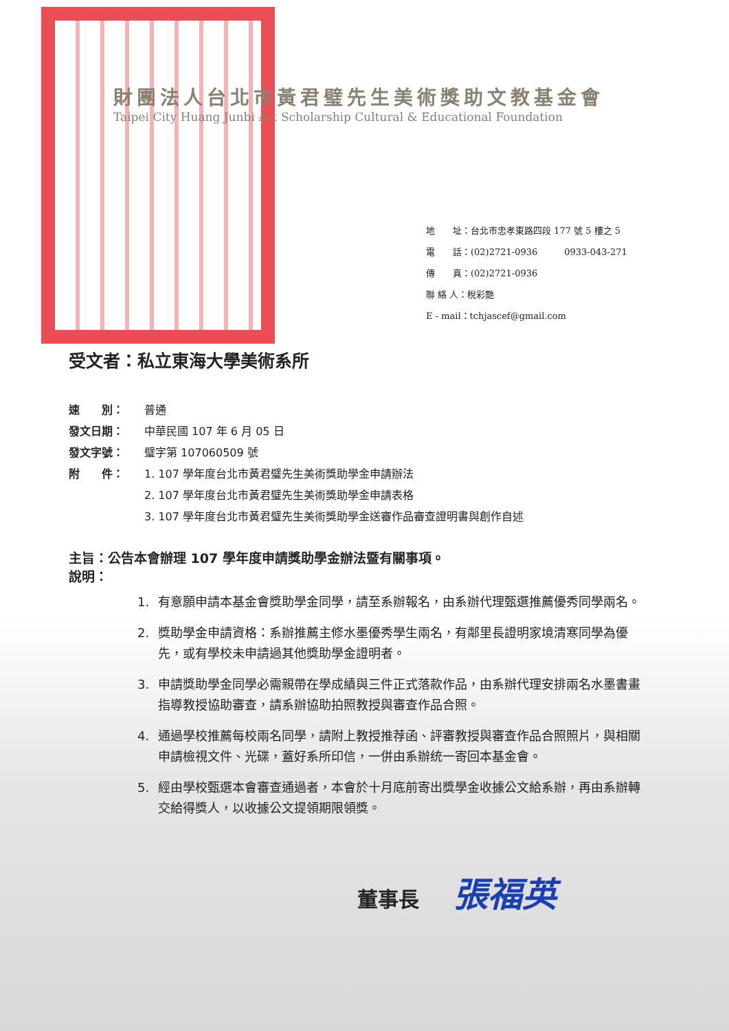財團法人台北市黃君璧先生美術獎助文教基金會
Taipei City Huang Junbi Art Scholarship Cultural & Educational Foundation
地　　址：台北市忠孝東路四段 177 號 5 樓之 5
電　　話：(02)2721-0936　　　0933-043-271
傳　　真：(02)2721-0936
聯 絡 人：稅彩艷
E - mail：tchjascef@gmail.com
受文者：私立東海大學美術系所
速　　別： 普通
發文日期： 中華民國 107 年 6 月 05 日
發文字號： 璧字第 107060509 號
附　　件： 1. 107 學年度台北市黃君璧先生美術獎助學金申請辦法
2. 107 學年度台北市黃君璧先生美術獎助學金申請表格
3. 107 學年度台北市黃君璧先生美術獎助學金送審作品審查證明書與創作自述
主旨：公告本會辦理 107 學年度申請獎助學金辦法暨有關事項。
說明：
1. 有意願申請本基金會獎助學金同學，請至系辦報名，由系辦代理甄選推薦優秀同學兩名。
2. 獎助學金申請資格：系辦推薦主修水墨優秀學生兩名，有鄰里長證明家境清寒同學為優先，或有學校未申請過其他獎助學金證明者。
3. 申請獎助學金同學必需親帶在學成績與三件正式落款作品，由系辦代理安排兩名水墨書畫指導教授協助審查，請系辦協助拍照教授與審查作品合照。
4. 通過學校推薦每校兩名同學，請附上教授推荐函、評審教授與審查作品合照照片，與相關申請檢視文件、光碟，蓋好系所印信，一併由系辦统一寄回本基金會。
5. 經由學校甄選本會審查通過者，本會於十月底前寄出獎學金收據公文給系辦，再由系辦轉交給得獎人，以收據公文提領期限領獎。
董事長 張福英